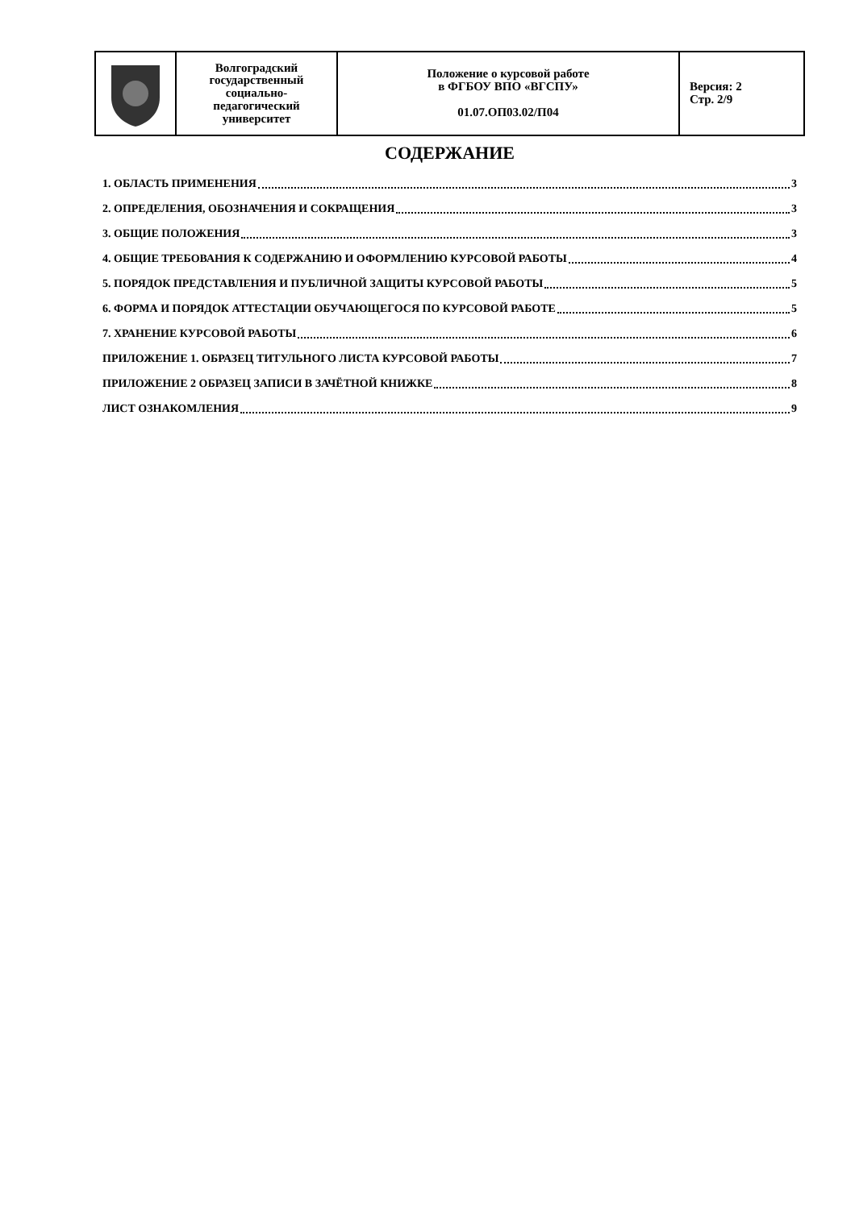| | Волгоградский государственный социально- педагогический университет | Положение о курсовой работе в ФГБОУ ВПО «ВГСПУ» 01.07.ОП03.02/П04 | Версия: 2 Стр. 2/9 |
СОДЕРЖАНИЕ
1. ОБЛАСТЬ ПРИМЕНЕНИЯ 3
2. ОПРЕДЕЛЕНИЯ, ОБОЗНАЧЕНИЯ И СОКРАЩЕНИЯ 3
3. ОБЩИЕ ПОЛОЖЕНИЯ 3
4. ОБЩИЕ ТРЕБОВАНИЯ К СОДЕРЖАНИЮ И ОФОРМЛЕНИЮ КУРСОВОЙ РАБОТЫ 4
5. ПОРЯДОК ПРЕДСТАВЛЕНИЯ И ПУБЛИЧНОЙ ЗАЩИТЫ КУРСОВОЙ РАБОТЫ 5
6. ФОРМА И ПОРЯДОК АТТЕСТАЦИИ ОБУЧАЮЩЕГОСЯ ПО КУРСОВОЙ РАБОТЕ 5
7. ХРАНЕНИЕ КУРСОВОЙ РАБОТЫ 6
ПРИЛОЖЕНИЕ 1. ОБРАЗЕЦ ТИТУЛЬНОГО ЛИСТА КУРСОВОЙ РАБОТЫ 7
ПРИЛОЖЕНИЕ 2 ОБРАЗЕЦ ЗАПИСИ В ЗАЧЁТНОЙ КНИЖКЕ 8
ЛИСТ ОЗНАКОМЛЕНИЯ 9